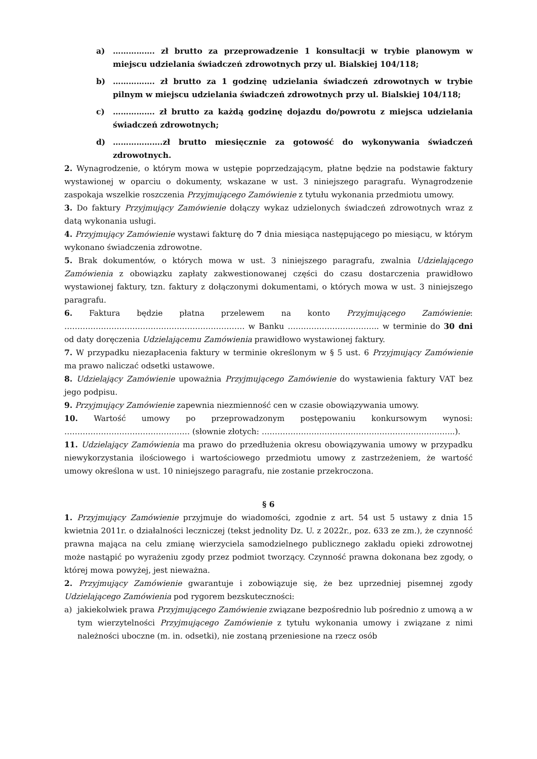a) ……………. zł brutto za przeprowadzenie 1 konsultacji w trybie planowym w miejscu udzielania świadczeń zdrowotnych przy ul. Bialskiej 104/118;
b) ……………. zł brutto za 1 godzinę udzielania świadczeń zdrowotnych w trybie pilnym w miejscu udzielania świadczeń zdrowotnych przy ul. Bialskiej 104/118;
c) ……………. zł brutto za każdą godzinę dojazdu do/powrotu z miejsca udzielania świadczeń zdrowotnych;
d) ……………….zł brutto miesięcznie za gotowość do wykonywania świadczeń zdrowotnych.
2. Wynagrodzenie, o którym mowa w ustępie poprzedzającym, płatne będzie na podstawie faktury wystawionej w oparciu o dokumenty, wskazane w ust. 3 niniejszego paragrafu. Wynagrodzenie zaspokaja wszelkie roszczenia Przyjmującego Zamówienie z tytułu wykonania przedmiotu umowy.
3. Do faktury Przyjmujący Zamówienie dołączy wykaz udzielonych świadczeń zdrowotnych wraz z datą wykonania usługi.
4. Przyjmujący Zamówienie wystawi fakturę do 7 dnia miesiąca następującego po miesiącu, w którym wykonano świadczenia zdrowotne.
5. Brak dokumentów, o których mowa w ust. 3 niniejszego paragrafu, zwalnia Udzielającego Zamówienia z obowiązku zapłaty zakwestionowanej części do czasu dostarczenia prawidłowo wystawionej faktury, tzn. faktury z dołączonymi dokumentami, o których mowa w ust. 3 niniejszego paragrafu.
6. Faktura będzie płatna przelewem na konto Przyjmującego Zamówienie: …………………………………………………………… w Banku …………………………….. w terminie do 30 dni od daty doręczenia Udzielającemu Zamówienia prawidłowo wystawionej faktury.
7. W przypadku niezapłacenia faktury w terminie określonym w § 5 ust. 6 Przyjmujący Zamówienie ma prawo naliczać odsetki ustawowe.
8. Udzielający Zamówienie upoważnia Przyjmującego Zamówienie do wystawienia faktury VAT bez jego podpisu.
9. Przyjmujący Zamówienie zapewnia niezmienność cen w czasie obowiązywania umowy.
10. Wartość umowy po przeprowadzonym postępowaniu konkursowym wynosi: ………………………………………… (słownie złotych: ………………………………………………………………..).
11. Udzielający Zamówienia ma prawo do przedłużenia okresu obowiązywania umowy w przypadku niewykorzystania ilościowego i wartościowego przedmiotu umowy z zastrzeżeniem, że wartość umowy określona w ust. 10 niniejszego paragrafu, nie zostanie przekroczona.
§ 6
1. Przyjmujący Zamówienie przyjmuje do wiadomości, zgodnie z art. 54 ust 5 ustawy z dnia 15 kwietnia 2011r. o działalności leczniczej (tekst jednolity Dz. U. z 2022r., poz. 633 ze zm.), że czynność prawna mająca na celu zmianę wierzyciela samodzielnego publicznego zakładu opieki zdrowotnej może nastąpić po wyrażeniu zgody przez podmiot tworzący. Czynność prawna dokonana bez zgody, o której mowa powyżej, jest nieważna.
2. Przyjmujący Zamówienie gwarantuje i zobowiązuje się, że bez uprzedniej pisemnej zgody Udzielającego Zamówienia pod rygorem bezskuteczności:
a) jakiekolwiek prawa Przyjmującego Zamówienie związane bezpośrednio lub pośrednio z umową a w tym wierzytelności Przyjmującego Zamówienie z tytułu wykonania umowy i związane z nimi należności uboczne (m. in. odsetki), nie zostaną przeniesione na rzecz osób